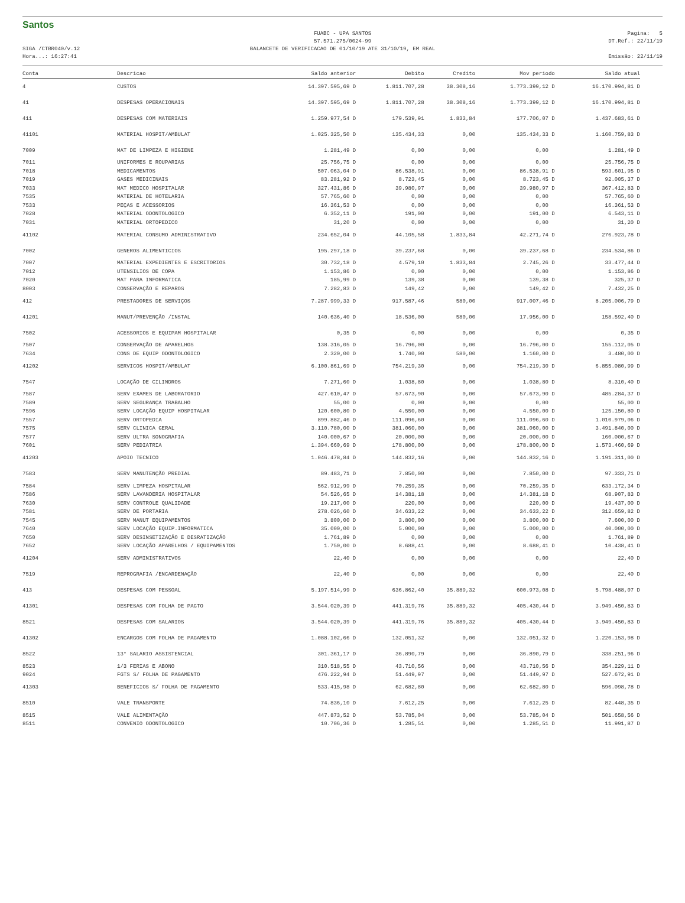Santos
FUABC - UPA SANTOS
57.571.275/0024-99
Pagina: 5
DT.Ref.: 22/11/19
SIGA /CTBR040/v.12
Hora...: 16:27:41
BALANCETE DE VERIFICACAO DE 01/10/19 ATE 31/10/19, EM REAL
Emissão: 22/11/19
| Conta | Descricao | Saldo anterior | Debito | Credito | Mov periodo | Saldo atual |
| --- | --- | --- | --- | --- | --- | --- |
| 4 | CUSTOS | 14.397.595,69 D | 1.811.707,28 | 38.308,16 | 1.773.399,12 D | 16.170.994,81 D |
| 41 | DESPESAS OPERACIONAIS | 14.397.595,69 D | 1.811.707,28 | 38.308,16 | 1.773.399,12 D | 16.170.994,81 D |
| 411 | DESPESAS COM MATERIAIS | 1.259.977,54 D | 179.539,91 | 1.833,84 | 177.706,07 D | 1.437.683,61 D |
| 41101 | MATERIAL HOSPIT/AMBULAT | 1.025.325,50 D | 135.434,33 | 0,00 | 135.434,33 D | 1.160.759,83 D |
| 7009 | MAT DE LIMPEZA E HIGIENE | 1.281,49 D | 0,00 | 0,00 | 0,00 | 1.281,49 D |
| 7011 | UNIFORMES E ROUPARIAS | 25.756,75 D | 0,00 | 0,00 | 0,00 | 25.756,75 D |
| 7018 | MEDICAMENTOS | 507.063,04 D | 86.538,91 | 0,00 | 86.538,91 D | 593.601,95 D |
| 7019 | GASES MEDICINAIS | 83.281,92 D | 8.723,45 | 0,00 | 8.723,45 D | 92.005,37 D |
| 7033 | MAT MEDICO HOSPITALAR | 327.431,86 D | 39.980,97 | 0,00 | 39.980,97 D | 367.412,83 D |
| 7535 | MATERIAL DE HOTELARIA | 57.765,60 D | 0,00 | 0,00 | 0,00 | 57.765,60 D |
| 7533 | PEÇAS E ACESSORIOS | 16.361,53 D | 0,00 | 0,00 | 0,00 | 16.361,53 D |
| 7028 | MATERIAL ODONTOLOGICO | 6.352,11 D | 191,00 | 0,00 | 191,00 D | 6.543,11 D |
| 7031 | MATERIAL ORTOPEDICO | 31,20 D | 0,00 | 0,00 | 0,00 | 31,20 D |
| 41102 | MATERIAL CONSUMO ADMINISTRATIVO | 234.652,04 D | 44.105,58 | 1.833,84 | 42.271,74 D | 276.923,78 D |
| 7002 | GENEROS ALIMENTICIOS | 195.297,18 D | 39.237,68 | 0,00 | 39.237,68 D | 234.534,86 D |
| 7007 | MATERIAL EXPEDIENTES E ESCRITORIOS | 30.732,18 D | 4.579,10 | 1.833,84 | 2.745,26 D | 33.477,44 D |
| 7012 | UTENSILIOS DE COPA | 1.153,86 D | 0,00 | 0,00 | 0,00 | 1.153,86 D |
| 7020 | MAT PARA INFORMATICA | 185,99 D | 139,38 | 0,00 | 139,38 D | 325,37 D |
| 8003 | CONSERVAÇÃO E REPAROS | 7.282,83 D | 149,42 | 0,00 | 149,42 D | 7.432,25 D |
| 412 | PRESTADORES DE SERVIÇOS | 7.287.999,33 D | 917.587,46 | 580,00 | 917.007,46 D | 8.205.006,79 D |
| 41201 | MANUT/PREVENÇÃO /INSTAL | 140.636,40 D | 18.536,00 | 580,00 | 17.956,00 D | 158.592,40 D |
| 7502 | ACESSORIOS E EQUIPAM HOSPITALAR | 0,35 D | 0,00 | 0,00 | 0,00 | 0,35 D |
| 7507 | CONSERVAÇÃO DE APARELHOS | 138.316,05 D | 16.796,00 | 0,00 | 16.796,00 D | 155.112,05 D |
| 7634 | CONS DE EQUIP ODONTOLOGICO | 2.320,00 D | 1.740,00 | 580,00 | 1.160,00 D | 3.480,00 D |
| 41202 | SERVICOS HOSPIT/AMBULAT | 6.100.861,69 D | 754.219,30 | 0,00 | 754.219,30 D | 6.855.080,99 D |
| 7547 | LOCAÇÃO DE CILINDROS | 7.271,60 D | 1.038,80 | 0,00 | 1.038,80 D | 8.310,40 D |
| 7587 | SERV EXAMES DE LABORATORIO | 427.610,47 D | 57.673,90 | 0,00 | 57.673,90 D | 485.284,37 D |
| 7589 | SERV SEGURANÇA TRABALHO | 55,00 D | 0,00 | 0,00 | 0,00 | 55,00 D |
| 7596 | SERV LOCAÇÃO EQUIP HOSPITALAR | 120.600,80 D | 4.550,00 | 0,00 | 4.550,00 D | 125.150,80 D |
| 7557 | SERV ORTOPEDIA | 899.882,46 D | 111.096,60 | 0,00 | 111.096,60 D | 1.010.979,06 D |
| 7575 | SERV CLINICA GERAL | 3.110.780,00 D | 381.060,00 | 0,00 | 381.060,00 D | 3.491.840,00 D |
| 7577 | SERV ULTRA SONOGRAFIA | 140.000,67 D | 20.000,00 | 0,00 | 20.000,00 D | 160.000,67 D |
| 7601 | SERV PEDIATRIA | 1.394.660,69 D | 178.800,00 | 0,00 | 178.800,00 D | 1.573.460,69 D |
| 41203 | APOIO TECNICO | 1.046.478,84 D | 144.832,16 | 0,00 | 144.832,16 D | 1.191.311,00 D |
| 7583 | SERV MANUTENÇÃO PREDIAL | 89.483,71 D | 7.850,00 | 0,00 | 7.850,00 D | 97.333,71 D |
| 7584 | SERV LIMPEZA HOSPITALAR | 562.912,99 D | 70.259,35 | 0,00 | 70.259,35 D | 633.172,34 D |
| 7586 | SERV LAVANDERIA HOSPITALAR | 54.526,65 D | 14.381,18 | 0,00 | 14.381,18 D | 68.907,83 D |
| 7630 | SERV CONTROLE QUALIDADE | 19.217,00 D | 220,00 | 0,00 | 220,00 D | 19.437,00 D |
| 7581 | SERV DE PORTARIA | 278.026,60 D | 34.633,22 | 0,00 | 34.633,22 D | 312.659,82 D |
| 7545 | SERV MANUT EQUIPAMENTOS | 3.800,00 D | 3.800,00 | 0,00 | 3.800,00 D | 7.600,00 D |
| 7640 | SERV LOCAÇÃO EQUIP.INFORMATICA | 35.000,00 D | 5.000,00 | 0,00 | 5.000,00 D | 40.000,00 D |
| 7650 | SERV DESINSETIZAÇÃO E DESRATIZAÇÃO | 1.761,89 D | 0,00 | 0,00 | 0,00 | 1.761,89 D |
| 7652 | SERV LOCAÇÃO APARELHOS / EQUIPAMENTOS | 1.750,00 D | 8.688,41 | 0,00 | 8.688,41 D | 10.438,41 D |
| 41204 | SERV ADMINISTRATIVOS | 22,40 D | 0,00 | 0,00 | 0,00 | 22,40 D |
| 7519 | REPROGRAFIA /ENCARDENAÇÃO | 22,40 D | 0,00 | 0,00 | 0,00 | 22,40 D |
| 413 | DESPESAS COM PESSOAL | 5.197.514,99 D | 636.862,40 | 35.889,32 | 600.973,08 D | 5.798.488,07 D |
| 41301 | DESPESAS COM FOLHA DE PAGTO | 3.544.020,39 D | 441.319,76 | 35.889,32 | 405.430,44 D | 3.949.450,83 D |
| 8521 | DESPESAS COM SALARIOS | 3.544.020,39 D | 441.319,76 | 35.889,32 | 405.430,44 D | 3.949.450,83 D |
| 41302 | ENCARGOS COM FOLHA DE PAGAMENTO | 1.088.102,66 D | 132.051,32 | 0,00 | 132.051,32 D | 1.220.153,98 D |
| 8522 | 13° SALARIO ASSISTENCIAL | 301.361,17 D | 36.890,79 | 0,00 | 36.890,79 D | 338.251,96 D |
| 8523 | 1/3 FERIAS E ABONO | 310.518,55 D | 43.710,56 | 0,00 | 43.710,56 D | 354.229,11 D |
| 9024 | FGTS S/ FOLHA DE PAGAMENTO | 476.222,94 D | 51.449,97 | 0,00 | 51.449,97 D | 527.672,91 D |
| 41303 | BENEFICIOS S/ FOLHA DE PAGAMENTO | 533.415,98 D | 62.682,80 | 0,00 | 62.682,80 D | 596.098,78 D |
| 8510 | VALE TRANSPORTE | 74.836,10 D | 7.612,25 | 0,00 | 7.612,25 D | 82.448,35 D |
| 8515 | VALE ALIMENTAÇÃO | 447.873,52 D | 53.785,04 | 0,00 | 53.785,04 D | 501.658,56 D |
| 8511 | CONVENIO ODONTOLOGICO | 10.706,36 D | 1.285,51 | 0,00 | 1.285,51 D | 11.991,87 D |